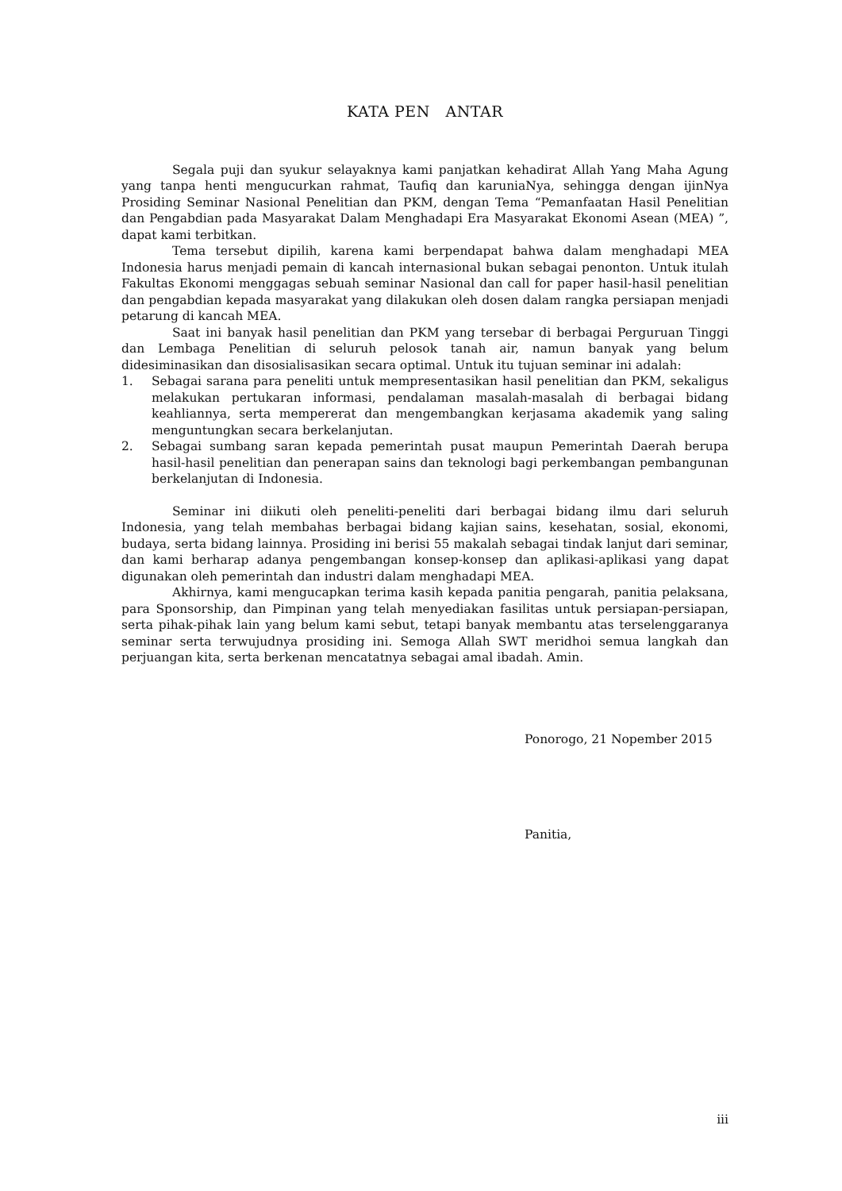KATA PEN ANTAR
Segala puji dan syukur selayaknya kami panjatkan kehadirat Allah Yang Maha Agung yang tanpa henti mengucurkan rahmat, Taufiq dan karuniaNya, sehingga dengan ijinNya Prosiding Seminar Nasional Penelitian dan PKM, dengan Tema “Pemanfaatan Hasil Penelitian dan Pengabdian pada Masyarakat Dalam Menghadapi Era Masyarakat Ekonomi Asean (MEA) ”, dapat kami terbitkan.
Tema tersebut dipilih, karena kami berpendapat bahwa dalam menghadapi MEA Indonesia harus menjadi pemain di kancah internasional bukan sebagai penonton. Untuk itulah Fakultas Ekonomi menggagas sebuah seminar Nasional dan call for paper hasil-hasil penelitian dan pengabdian kepada masyarakat yang dilakukan oleh dosen dalam rangka persiapan menjadi petarung di kancah MEA.
Saat ini banyak hasil penelitian dan PKM yang tersebar di berbagai Perguruan Tinggi dan Lembaga Penelitian di seluruh pelosok tanah air, namun banyak yang belum didesiminasikan dan disosialisasikan secara optimal. Untuk itu tujuan seminar ini adalah:
1. Sebagai sarana para peneliti untuk mempresentasikan hasil penelitian dan PKM, sekaligus melakukan pertukaran informasi, pendalaman masalah-masalah di berbagai bidang keahliannya, serta mempererat dan mengembangkan kerjasama akademik yang saling menguntungkan secara berkelanjutan.
2. Sebagai sumbang saran kepada pemerintah pusat maupun Pemerintah Daerah berupa hasil-hasil penelitian dan penerapan sains dan teknologi bagi perkembangan pembangunan berkelanjutan di Indonesia.
Seminar ini diikuti oleh peneliti-peneliti dari berbagai bidang ilmu dari seluruh Indonesia, yang telah membahas berbagai bidang kajian sains, kesehatan, sosial, ekonomi, budaya, serta bidang lainnya. Prosiding ini berisi 55 makalah sebagai tindak lanjut dari seminar, dan kami berharap adanya pengembangan konsep-konsep dan aplikasi-aplikasi yang dapat digunakan oleh pemerintah dan industri dalam menghadapi MEA.
Akhirnya, kami mengucapkan terima kasih kepada panitia pengarah, panitia pelaksana, para Sponsorship, dan Pimpinan yang telah menyediakan fasilitas untuk persiapan-persiapan, serta pihak-pihak lain yang belum kami sebut, tetapi banyak membantu atas terselenggaranya seminar serta terwujudnya prosiding ini. Semoga Allah SWT meridhoi semua langkah dan perjuangan kita, serta berkenan mencatatnya sebagai amal ibadah. Amin.
Ponorogo, 21 Nopember 2015
Panitia,
iii